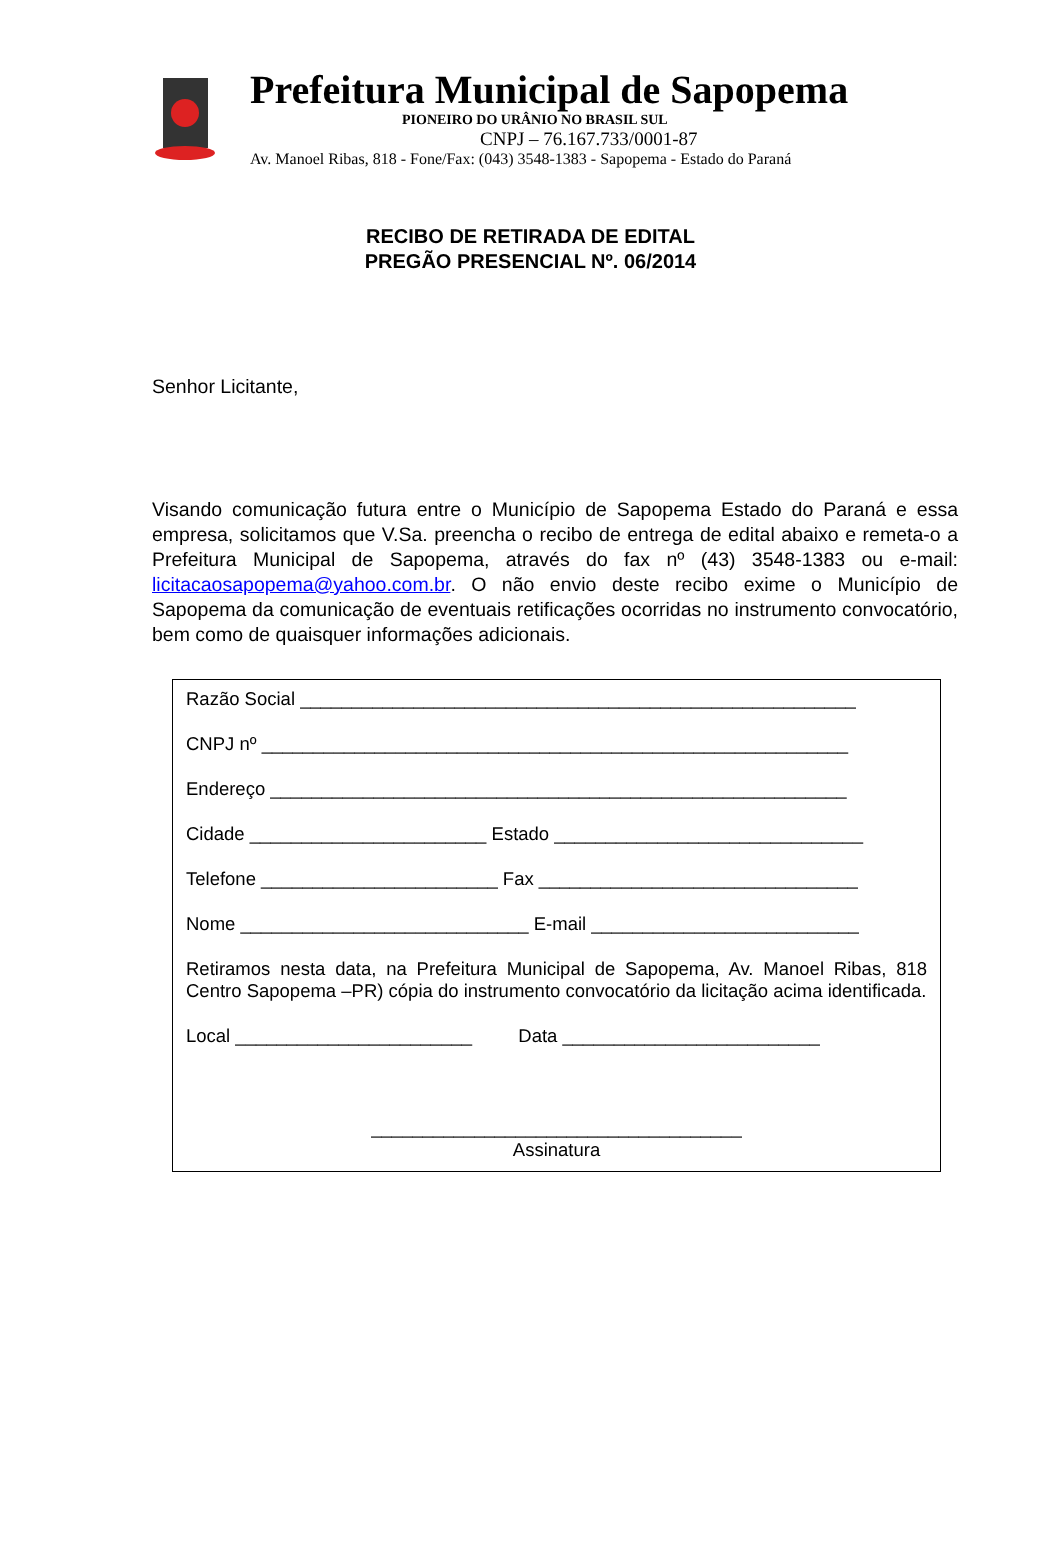Prefeitura Municipal de Sapopema
PIONEIRO DO URÂNIO NO BRASIL SUL
CNPJ – 76.167.733/0001-87
Av. Manoel Ribas, 818 - Fone/Fax: (043) 3548-1383 - Sapopema - Estado do Paraná
RECIBO DE RETIRADA DE EDITAL
PREGÃO PRESENCIAL Nº. 06/2014
Senhor Licitante,
Visando comunicação futura entre o Município de Sapopema Estado do Paraná e essa empresa, solicitamos que V.Sa. preencha o recibo de entrega de edital abaixo e remeta-o a Prefeitura Municipal de Sapopema, através do fax nº (43) 3548-1383 ou e-mail: licitacaosapopema@yahoo.com.br. O não envio deste recibo exime o Município de Sapopema da comunicação de eventuais retificações ocorridas no instrumento convocatório, bem como de quaisquer informações adicionais.
Razão Social ______________________________________________________
CNPJ nº _________________________________________________________
Endereço ________________________________________________________
Cidade _______________________ Estado ______________________________
Telefone _______________________ Fax _______________________________
Nome ____________________________ E-mail __________________________
Retiramos nesta data, na Prefeitura Municipal de Sapopema, Av. Manoel Ribas, 818 Centro Sapopema –PR) cópia do instrumento convocatório da licitação acima identificada.
Local _______________________ Data _________________________
____________________________________
Assinatura